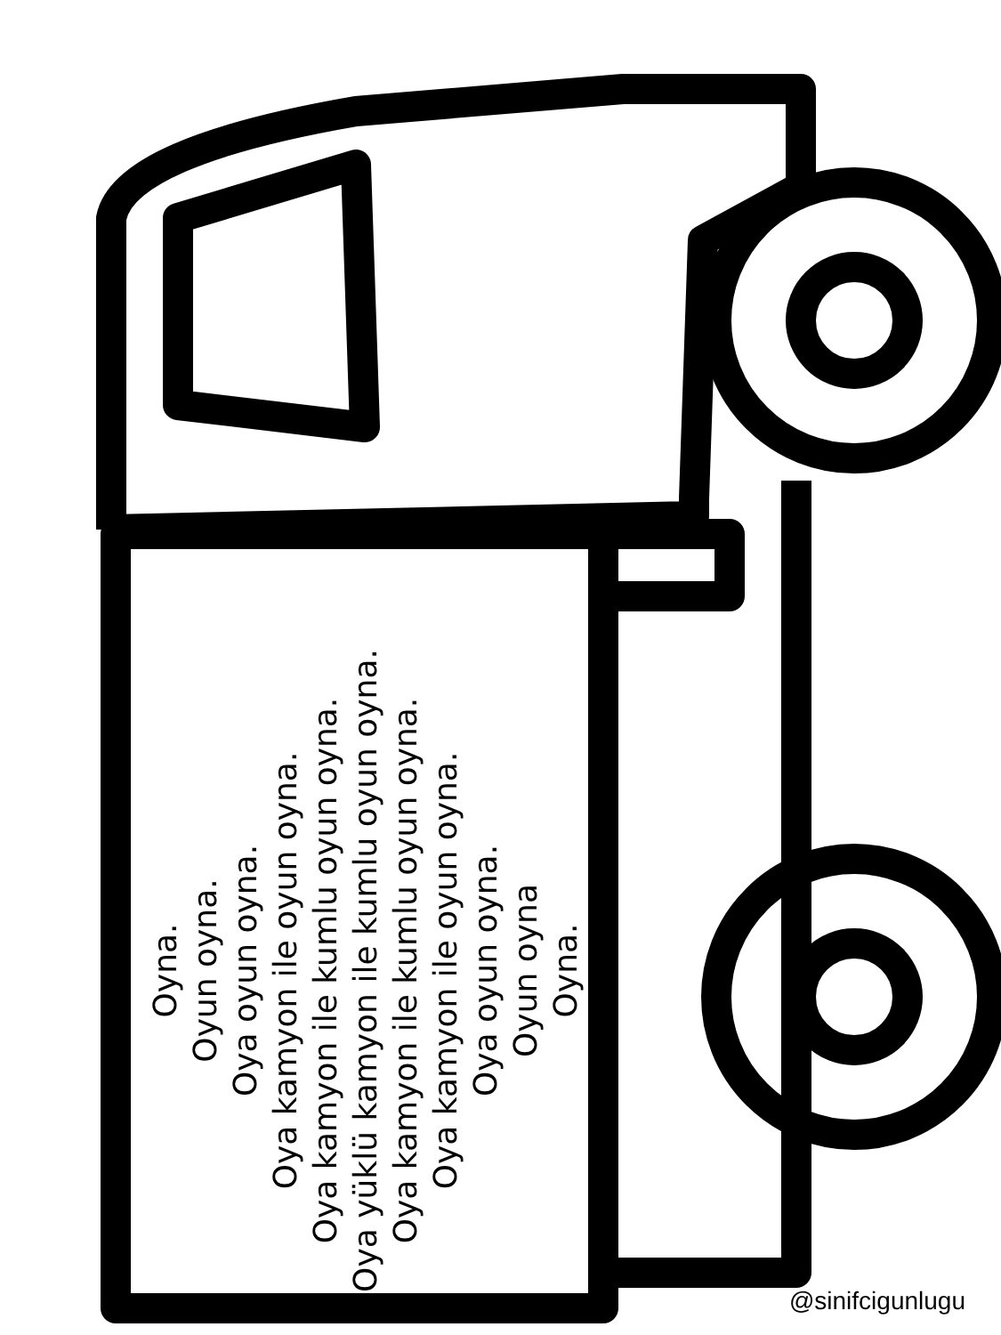Oyna.
Oyun oyna.
Oya oyun oyna.
Oya kamyon ile oyun oyna.
Oya kamyon ile kumlu oyun oyna.
Oya yüklü kamyon ile kumlu oyun oyna.
Oya kamyon ile kumlu oyun oyna.
Oya kamyon ile oyun oyna.
Oya oyun oyna.
Oyun oyna
Oyna.
@sinifcigunlugu